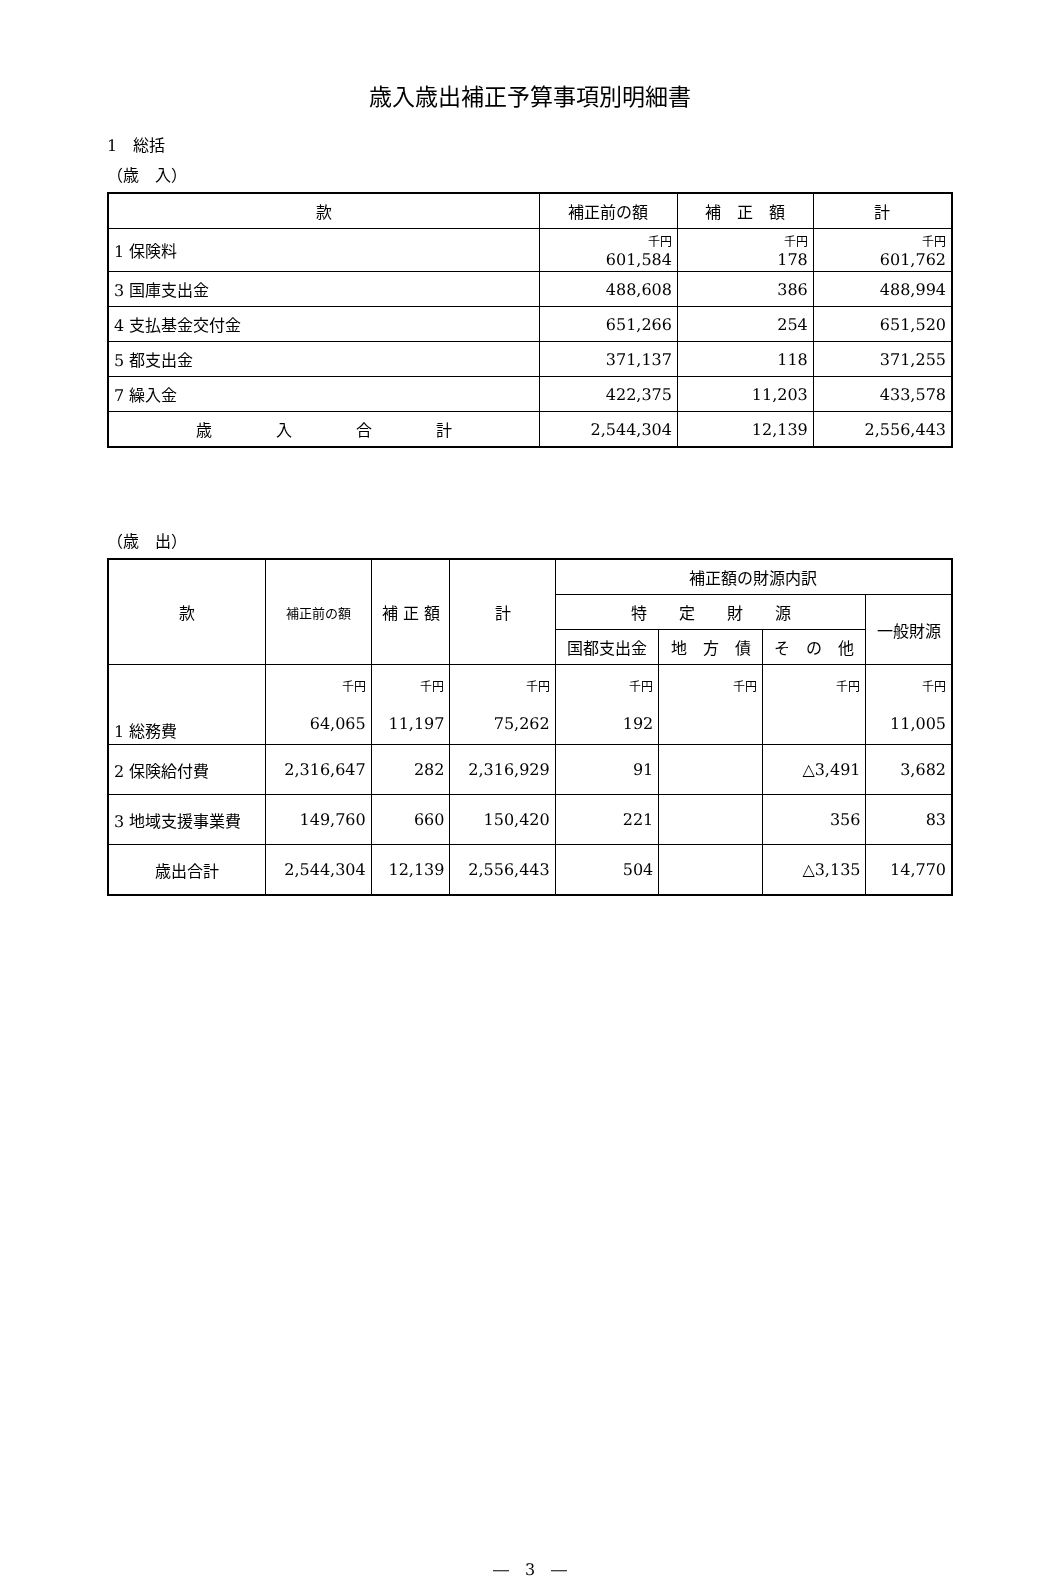歳入歳出補正予算事項別明細書
1　総括
（歳　入）
| 款 | 補正前の額 | 補 正 額 | 計 |
| --- | --- | --- | --- |
| 1 保険料 | 千円 601,584 | 千円 178 | 千円 601,762 |
| 3 国庫支出金 | 488,608 | 386 | 488,994 |
| 4 支払基金交付金 | 651,266 | 254 | 651,520 |
| 5 都支出金 | 371,137 | 118 | 371,255 |
| 7 繰入金 | 422,375 | 11,203 | 433,578 |
| 歳 入 合 計 | 2,544,304 | 12,139 | 2,556,443 |
（歳　出）
| 款 | 補正前の額 | 補 正 額 | 計 | 補正額の財源内訳 | | | |
| --- | --- | --- | --- | --- | --- | --- | --- |
| | | | | 特 定 財 源 | | | 一般財源 |
| | | | | 国都支出金 | 地 方 債 | そ の 他 | |
| 1 総務費 | 千円 64,065 | 千円 11,197 | 千円 75,262 | 千円 192 | 千円 | 千円 | 千円 11,005 |
| 2 保険給付費 | 2,316,647 | 282 | 2,316,929 | 91 | | △3,491 | 3,682 |
| 3 地域支援事業費 | 149,760 | 660 | 150,420 | 221 | | 356 | 83 |
| 歳出合計 | 2,544,304 | 12,139 | 2,556,443 | 504 | | △3,135 | 14,770 |
―　3　―